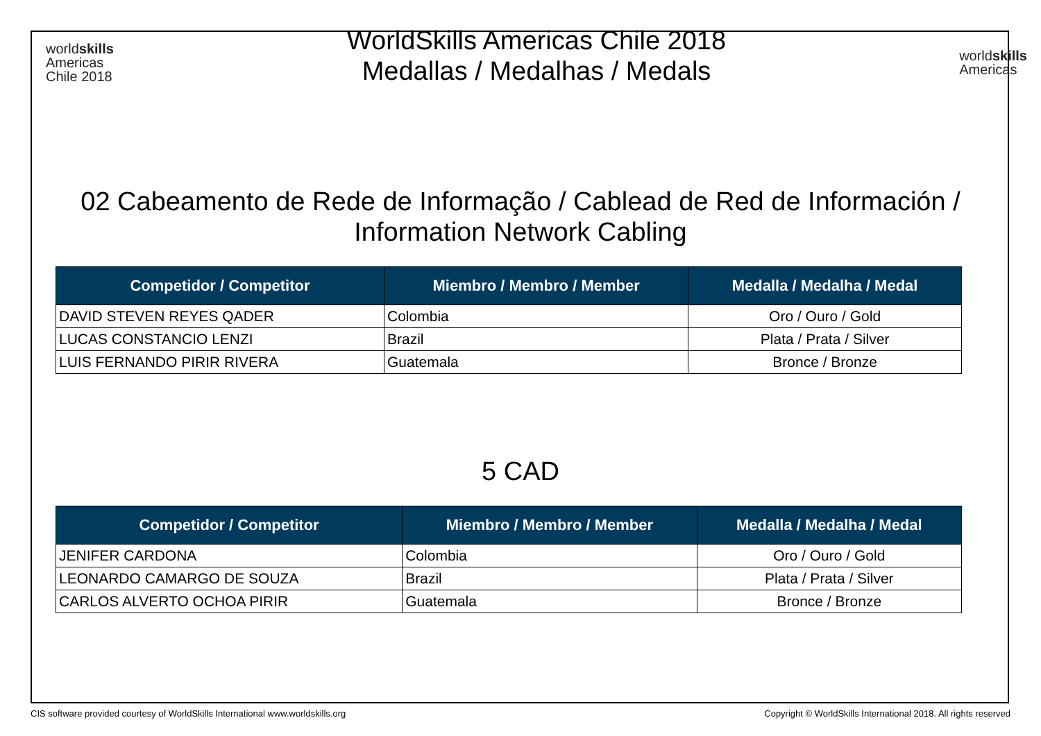worldskills
Americas
Chile 2018
WorldSkills Americas Chile 2018
Medallas / Medalhas / Medals
worldskills
Americas
02 Cabeamento de Rede de Informação / Cablead de Red de Información /
Information Network Cabling
| Competidor / Competitor | Miembro / Membro / Member | Medalla / Medalha / Medal |
| --- | --- | --- |
| DAVID STEVEN REYES QADER | Colombia | Oro / Ouro / Gold |
| LUCAS CONSTANCIO LENZI | Brazil | Plata / Prata / Silver |
| LUIS FERNANDO PIRIR RIVERA | Guatemala | Bronce / Bronze |
5 CAD
| Competidor / Competitor | Miembro / Membro / Member | Medalla / Medalha / Medal |
| --- | --- | --- |
| JENIFER CARDONA | Colombia | Oro / Ouro / Gold |
| LEONARDO CAMARGO DE SOUZA | Brazil | Plata / Prata / Silver |
| CARLOS ALVERTO OCHOA PIRIR | Guatemala | Bronce / Bronze |
CIS software provided courtesy of WorldSkills International www.worldskills.org Copyright © WorldSkills International 2018. All rights reserved